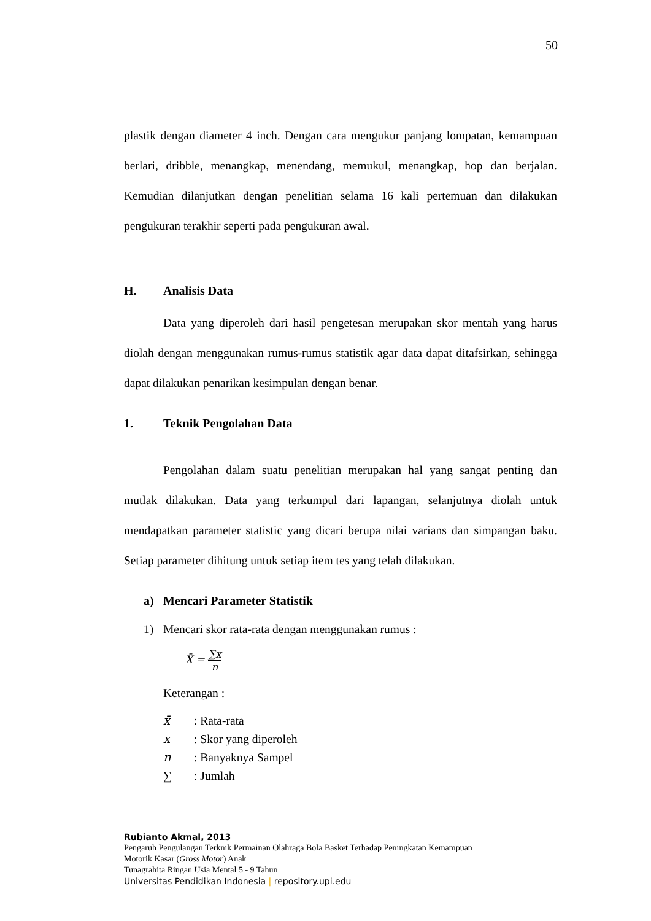50
plastik dengan diameter 4 inch. Dengan cara mengukur panjang lompatan, kemampuan berlari, dribble, menangkap, menendang, memukul, menangkap, hop dan berjalan. Kemudian dilanjutkan dengan penelitian selama 16 kali pertemuan dan dilakukan pengukuran terakhir seperti pada pengukuran awal.
H. Analisis Data
Data yang diperoleh dari hasil pengetesan merupakan skor mentah yang harus diolah dengan menggunakan rumus-rumus statistik agar data dapat ditafsirkan, sehingga dapat dilakukan penarikan kesimpulan dengan benar.
1. Teknik Pengolahan Data
Pengolahan dalam suatu penelitian merupakan hal yang sangat penting dan mutlak dilakukan. Data yang terkumpul dari lapangan, selanjutnya diolah untuk mendapatkan parameter statistic yang dicari berupa nilai varians dan simpangan baku. Setiap parameter dihitung untuk setiap item tes yang telah dilakukan.
a) Mencari Parameter Statistik
1) Mencari skor rata-rata dengan menggunakan rumus :
X̄ = ∑x n
Keterangan :
x̄: Rata-rata
x: Skor yang diperoleh
n: Banyaknya Sampel
∑: Jumlah
Rubianto Akmal, 2013
Pengaruh Pengulangan Terknik Permainan Olahraga Bola Basket Terhadap Peningkatan Kemampuan
Motorik Kasar (Gross Motor) Anak
Tunagrahita Ringan Usia Mental 5 - 9 Tahun
Universitas Pendidikan Indonesia | repository.upi.edu